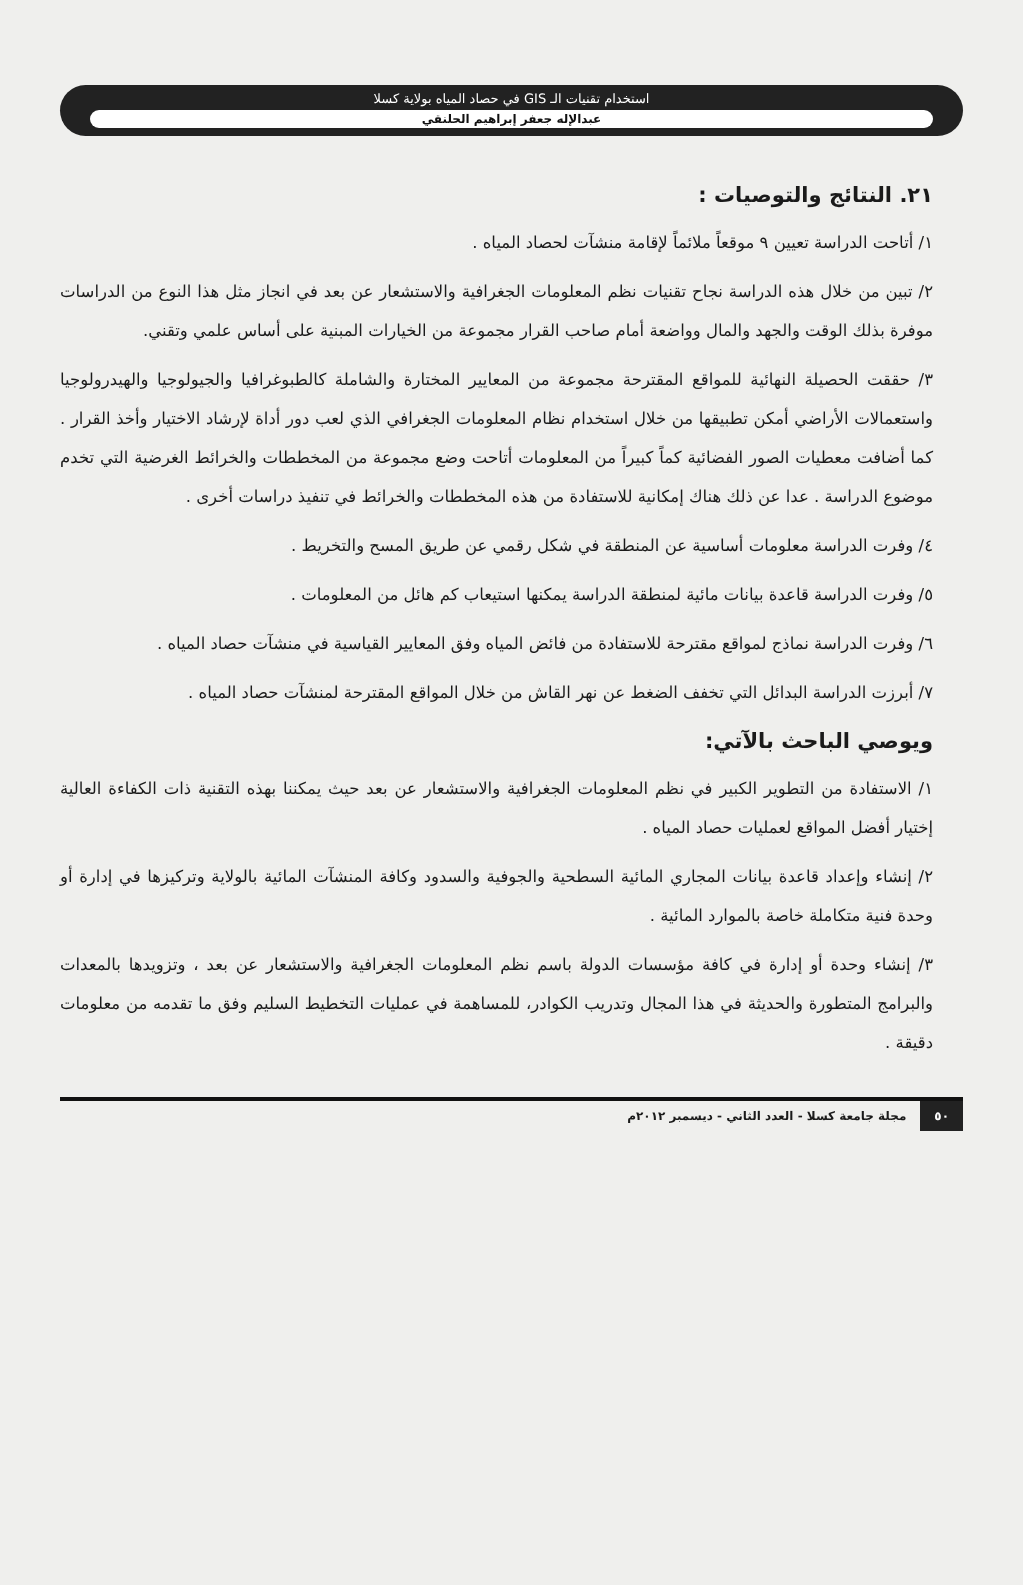استخدام تقنيات الـ GIS في حصاد المياه بولاية كسلا
عبدالإله جعفر إبراهيم الحلنقي
٢١. النتائج والتوصيات :
١/ أتاحت الدراسة تعيين ٩ موقعاً ملائماً لإقامة منشآت لحصاد المياه .
٢/ تبين من خلال هذه الدراسة نجاح تقنيات نظم المعلومات الجغرافية والاستشعار عن بعد في انجاز مثل هذا النوع من الدراسات موفرة بذلك الوقت والجهد والمال وواضعة أمام صاحب القرار مجموعة من الخيارات المبنية على أساس علمي وتقني.
٣/ حققت الحصيلة النهائية للمواقع المقترحة مجموعة من المعايير المختارة والشاملة كالطبوغرافيا والجيولوجيا والهيدرولوجيا واستعمالات الأراضي أمكن تطبيقها من خلال استخدام نظام المعلومات الجغرافي الذي لعب دور أداة لإرشاد الاختيار وأخذ القرار . كما أضافت معطيات الصور الفضائية كماً كبيراً من المعلومات أتاحت وضع مجموعة من المخططات والخرائط الغرضية التي تخدم موضوع الدراسة . عدا عن ذلك هناك إمكانية للاستفادة من هذه المخططات والخرائط في تنفيذ دراسات أخرى .
٤/ وفرت الدراسة معلومات أساسية عن المنطقة في شكل رقمي عن طريق المسح والتخريط .
٥/ وفرت الدراسة قاعدة بيانات مائية لمنطقة الدراسة يمكنها استيعاب كم هائل من المعلومات .
٦/ وفرت الدراسة نماذج لمواقع مقترحة للاستفادة من فائض المياه وفق المعايير القياسية في منشآت حصاد المياه .
٧/ أبرزت الدراسة البدائل التي تخفف الضغط عن نهر القاش من خلال المواقع المقترحة لمنشآت حصاد المياه .
ويوصي الباحث بالآتي:
١/ الاستفادة من التطوير الكبير في نظم المعلومات الجغرافية والاستشعار عن بعد حيث يمكننا بهذه التقنية ذات الكفاءة العالية إختيار أفضل المواقع لعمليات حصاد المياه .
٢/ إنشاء وإعداد قاعدة بيانات المجاري المائية السطحية والجوفية والسدود وكافة المنشآت المائية بالولاية وتركيزها في إدارة أو وحدة فنية متكاملة خاصة بالموارد المائية .
٣/ إنشاء وحدة أو إدارة في كافة مؤسسات الدولة باسم نظم المعلومات الجغرافية والاستشعار عن بعد ، وتزويدها بالمعدات والبرامج المتطورة والحديثة في هذا المجال وتدريب الكوادر، للمساهمة في عمليات التخطيط السليم وفق ما تقدمه من معلومات دقيقة .
٥٠ مجلة جامعة كسلا - العدد الثاني - ديسمبر ٢٠١٢م